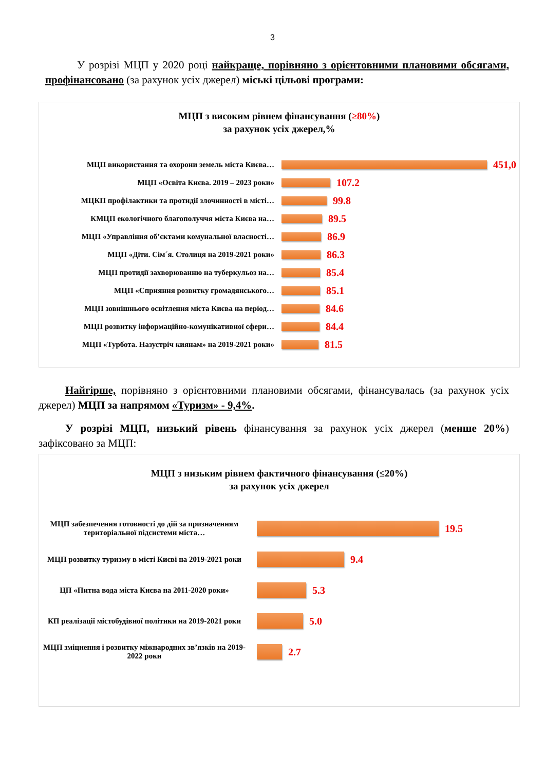3
У розрізі МЦП у 2020 році найкраще, порівняно з орієнтовними плановими обсягами, профінансовано (за рахунок усіх джерел) міські цільові програми:
МЦП з високим рівнем фінансування (≥80%)
за рахунок усіх джерел,%
МЦП використання та охорони земель міста Києва…
451,0
МЦП «Освіта Києва. 2019 – 2023 роки»
107.2
МЦКП профілактики та протидії злочинності в місті…
99.8
КМЦП екологічного благополуччя міста Києва на…
89.5
МЦП «Управління об’єктами комунальної власності…
86.9
МЦП «Діти. Сім´я. Столиця на 2019-2021 роки»
86.3
МЦП протидії захворюванню на туберкульоз на…
85.4
МЦП «Сприяння розвитку громадянського…
85.1
МЦП зовнішнього освітлення міста Києва на період…
84.6
МЦП розвитку інформаційно-комунікативної сфери…
84.4
МЦП «Турбота. Назустріч киянам» на 2019-2021 роки»
81.5
Найгірше, порівняно з орієнтовними плановими обсягами, фінансувалась (за рахунок усіх джерел) МЦП за напрямом «Туризм» - 9,4%.
У розрізі МЦП, низький рівень фінансування за рахунок усіх джерел (менше 20%) зафіксовано за МЦП:
МЦП з низьким рівнем фактичного фінансування (≤20%)
за рахунок усіх джерел
МЦП забезпечення готовності до дій за призначенням територіальної підсистеми міста…
19.5
МЦП розвитку туризму в місті Києві на 2019-2021 роки
9.4
ЦП «Питна вода міста Києва на 2011-2020 роки»
5.3
КП реалізації містобудівної політики на 2019-2021 роки
5.0
МЦП зміцнення і розвитку міжнародних зв’язків на 2019-2022 роки
2.7